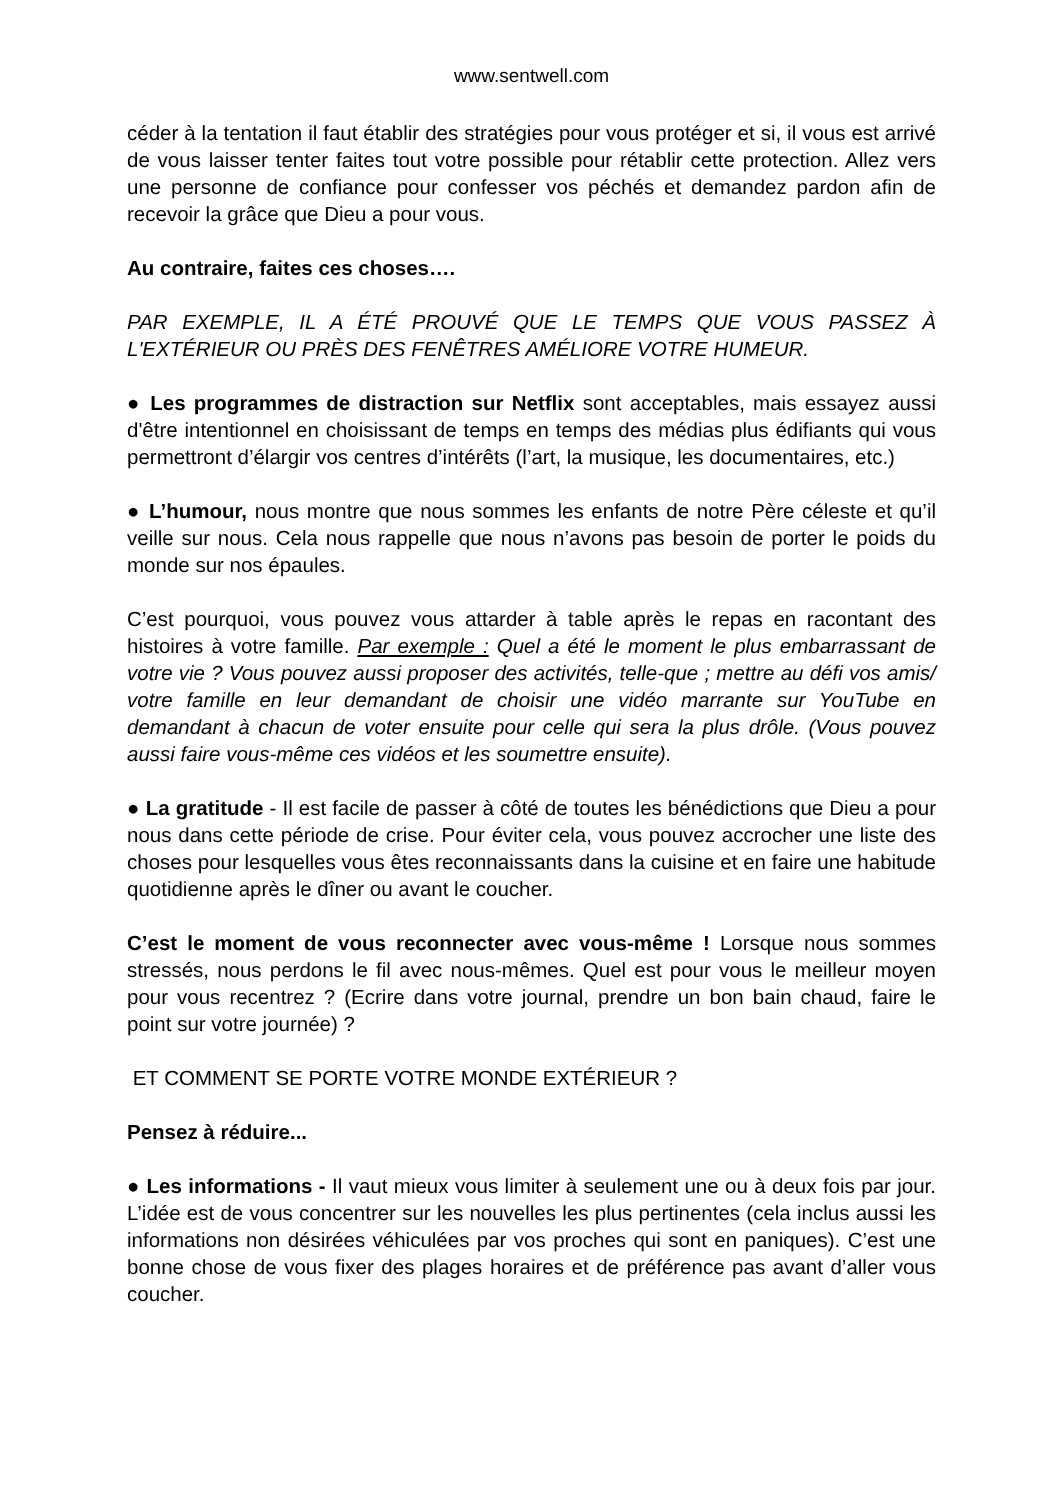www.sentwell.com
céder à la tentation il faut établir des stratégies pour vous protéger et si, il vous est arrivé de vous laisser tenter faites tout votre possible pour rétablir cette protection. Allez vers une personne de confiance pour confesser vos péchés et demandez pardon afin de recevoir la grâce que Dieu a pour vous.
Au contraire, faites ces choses….
PAR EXEMPLE, IL A ÉTÉ PROUVÉ QUE LE TEMPS QUE VOUS PASSEZ À L'EXTÉRIEUR OU PRÈS DES FENÊTRES AMÉLIORE VOTRE HUMEUR.
● Les programmes de distraction sur Netflix sont acceptables, mais essayez aussi d'être intentionnel en choisissant de temps en temps des médias plus édifiants qui vous permettront d’élargir vos centres d’intérêts (l’art, la musique, les documentaires, etc.)
● L’humour, nous montre que nous sommes les enfants de notre Père céleste et qu’il veille sur nous. Cela nous rappelle que nous n’avons pas besoin de porter le poids du monde sur nos épaules.
C’est pourquoi, vous pouvez vous attarder à table après le repas en racontant des histoires à votre famille. Par exemple : Quel a été le moment le plus embarrassant de votre vie ? Vous pouvez aussi proposer des activités, telle-que ; mettre au défi vos amis/ votre famille en leur demandant de choisir une vidéo marrante sur YouTube en demandant à chacun de voter ensuite pour celle qui sera la plus drôle. (Vous pouvez aussi faire vous-même ces vidéos et les soumettre ensuite).
● La gratitude - Il est facile de passer à côté de toutes les bénédictions que Dieu a pour nous dans cette période de crise. Pour éviter cela, vous pouvez accrocher une liste des choses pour lesquelles vous êtes reconnaissants dans la cuisine et en faire une habitude quotidienne après le dîner ou avant le coucher.
C’est le moment de vous reconnecter avec vous-même ! Lorsque nous sommes stressés, nous perdons le fil avec nous-mêmes. Quel est pour vous le meilleur moyen pour vous recentrez ? (Ecrire dans votre journal, prendre un bon bain chaud, faire le point sur votre journée) ?
ET COMMENT SE PORTE VOTRE MONDE EXTÉRIEUR ?
Pensez à réduire...
● Les informations - Il vaut mieux vous limiter à seulement une ou à deux fois par jour. L’idée est de vous concentrer sur les nouvelles les plus pertinentes (cela inclus aussi les informations non désirées véhiculées par vos proches qui sont en paniques). C’est une bonne chose de vous fixer des plages horaires et de préférence pas avant d’aller vous coucher.